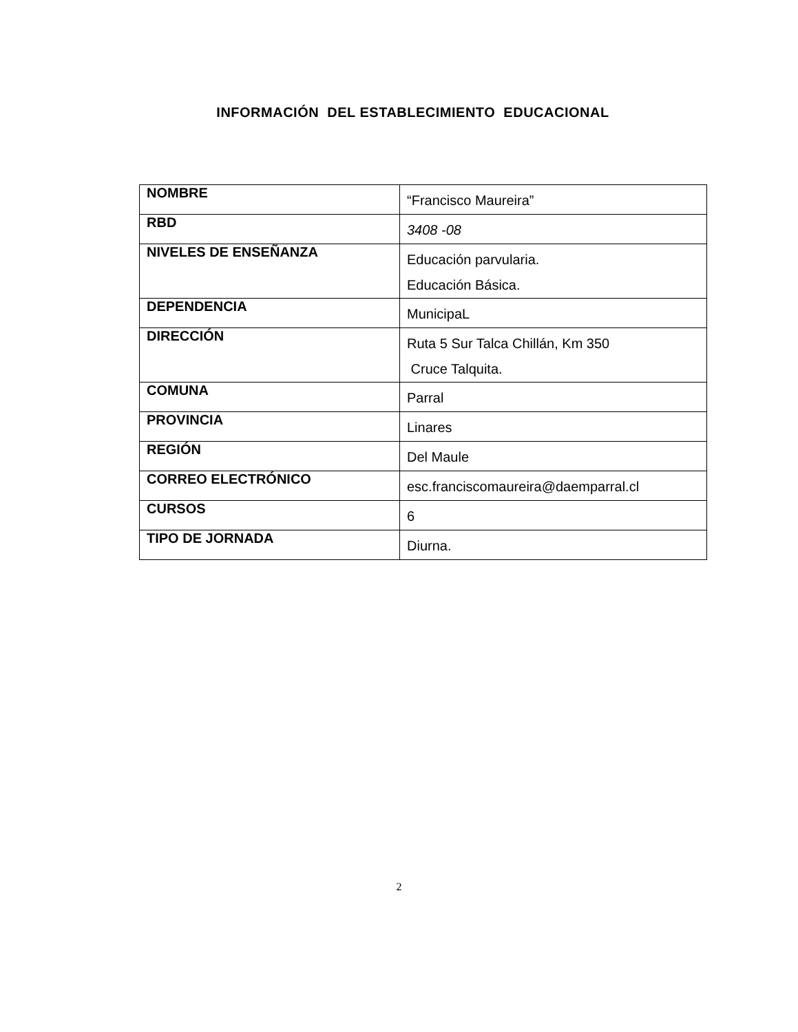INFORMACIÓN DEL ESTABLECIMIENTO EDUCACIONAL
| NOMBRE | “Francisco Maureira” |
| RBD | 3408 -08 |
| NIVELES DE ENSEÑANZA | Educación parvularia. Educación Básica. |
| DEPENDENCIA | MunicipaL |
| DIRECCIÓN | Ruta 5 Sur Talca Chillán, Km 350 Cruce Talquita. |
| COMUNA | Parral |
| PROVINCIA | Linares |
| REGIÓN | Del Maule |
| CORREO ELECTRÓNICO | esc.franciscomaureira@daemparral.cl |
| CURSOS | 6 |
| TIPO DE JORNADA | Diurna. |
2